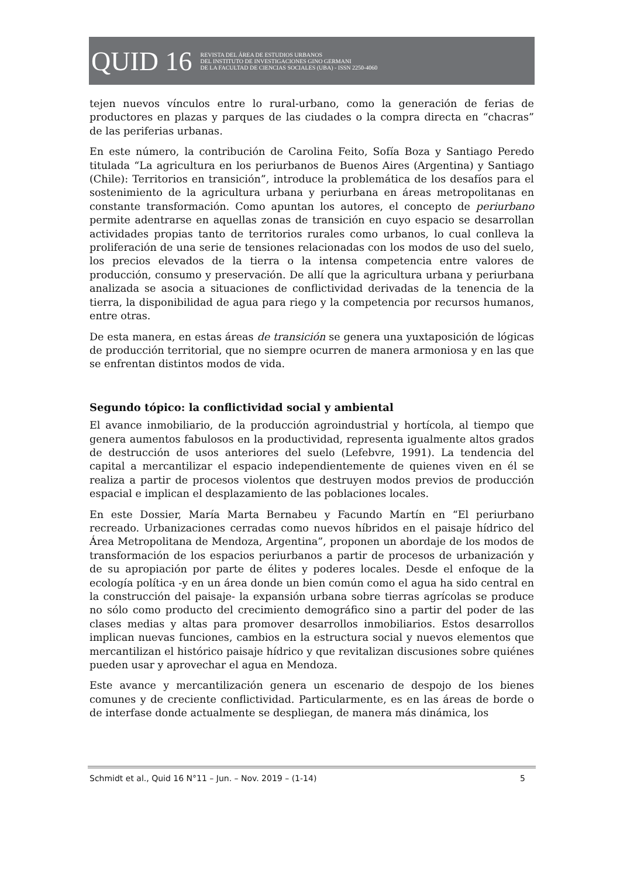QUID 16
REVISTA DEL ÁREA DE ESTUDIOS URBANOS
DEL INSTITUTO DE INVESTIGACIONES GINO GERMANI
DE LA FACULTAD DE CIENCIAS SOCIALES (UBA) - ISSN 2250-4060
tejen nuevos vínculos entre lo rural-urbano, como la generación de ferias de productores en plazas y parques de las ciudades o la compra directa en “chacras” de las periferias urbanas.
En este número, la contribución de Carolina Feito, Sofía Boza y Santiago Peredo titulada “La agricultura en los periurbanos de Buenos Aires (Argentina) y Santiago (Chile): Territorios en transición”, introduce la problemática de los desafíos para el sostenimiento de la agricultura urbana y periurbana en áreas metropolitanas en constante transformación. Como apuntan los autores, el concepto de periurbano permite adentrarse en aquellas zonas de transición en cuyo espacio se desarrollan actividades propias tanto de territorios rurales como urbanos, lo cual conlleva la proliferación de una serie de tensiones relacionadas con los modos de uso del suelo, los precios elevados de la tierra o la intensa competencia entre valores de producción, consumo y preservación. De allí que la agricultura urbana y periurbana analizada se asocia a situaciones de conflictividad derivadas de la tenencia de la tierra, la disponibilidad de agua para riego y la competencia por recursos humanos, entre otras.
De esta manera, en estas áreas de transición se genera una yuxtaposición de lógicas de producción territorial, que no siempre ocurren de manera armoniosa y en las que se enfrentan distintos modos de vida.
Segundo tópico: la conflictividad social y ambiental
El avance inmobiliario, de la producción agroindustrial y hortícola, al tiempo que genera aumentos fabulosos en la productividad, representa igualmente altos grados de destrucción de usos anteriores del suelo (Lefebvre, 1991). La tendencia del capital a mercantilizar el espacio independientemente de quienes viven en él se realiza a partir de procesos violentos que destruyen modos previos de producción espacial e implican el desplazamiento de las poblaciones locales.
En este Dossier, María Marta Bernabeu y Facundo Martín en “El periurbano recreado. Urbanizaciones cerradas como nuevos híbridos en el paisaje hídrico del Área Metropolitana de Mendoza, Argentina”, proponen un abordaje de los modos de transformación de los espacios periurbanos a partir de procesos de urbanización y de su apropiación por parte de élites y poderes locales. Desde el enfoque de la ecología política -y en un área donde un bien común como el agua ha sido central en la construcción del paisaje- la expansión urbana sobre tierras agrícolas se produce no sólo como producto del crecimiento demográfico sino a partir del poder de las clases medias y altas para promover desarrollos inmobiliarios. Estos desarrollos implican nuevas funciones, cambios en la estructura social y nuevos elementos que mercantilizan el histórico paisaje hídrico y que revitalizan discusiones sobre quiénes pueden usar y aprovechar el agua en Mendoza.
Este avance y mercantilización genera un escenario de despojo de los bienes comunes y de creciente conflictividad. Particularmente, es en las áreas de borde o de interfase donde actualmente se despliegan, de manera más dinámica, los
Schmidt et al., Quid 16 N°11 – Jun. – Nov. 2019 – (1-14) 5